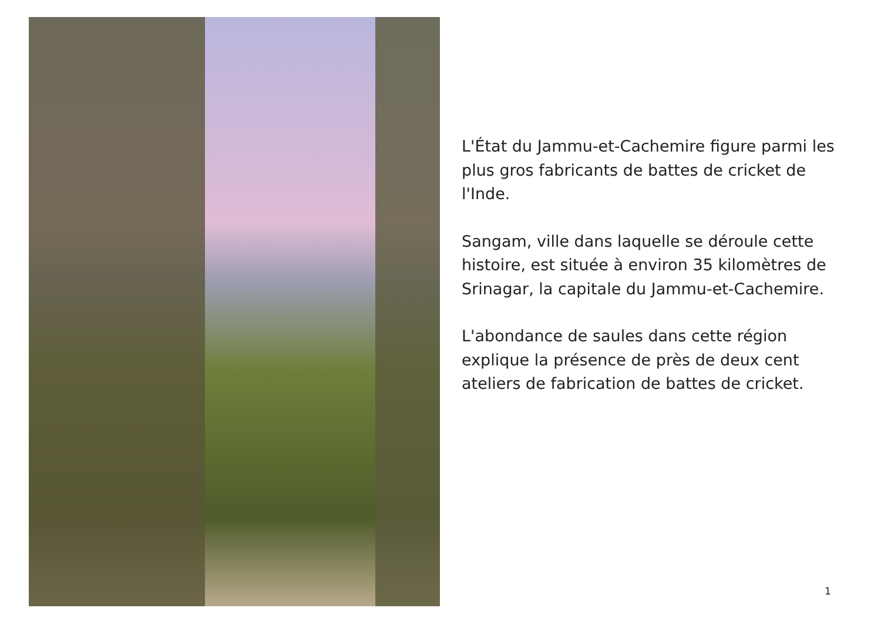L'État du Jammu-et-Cachemire figure parmi les plus gros fabricants de battes de cricket de l'Inde.
Sangam, ville dans laquelle se déroule cette histoire, est située à environ 35 kilomètres de Srinagar, la capitale du Jammu-et-Cachemire.
L'abondance de saules dans cette région explique la présence de près de deux cent ateliers de fabrication de battes de cricket.
1